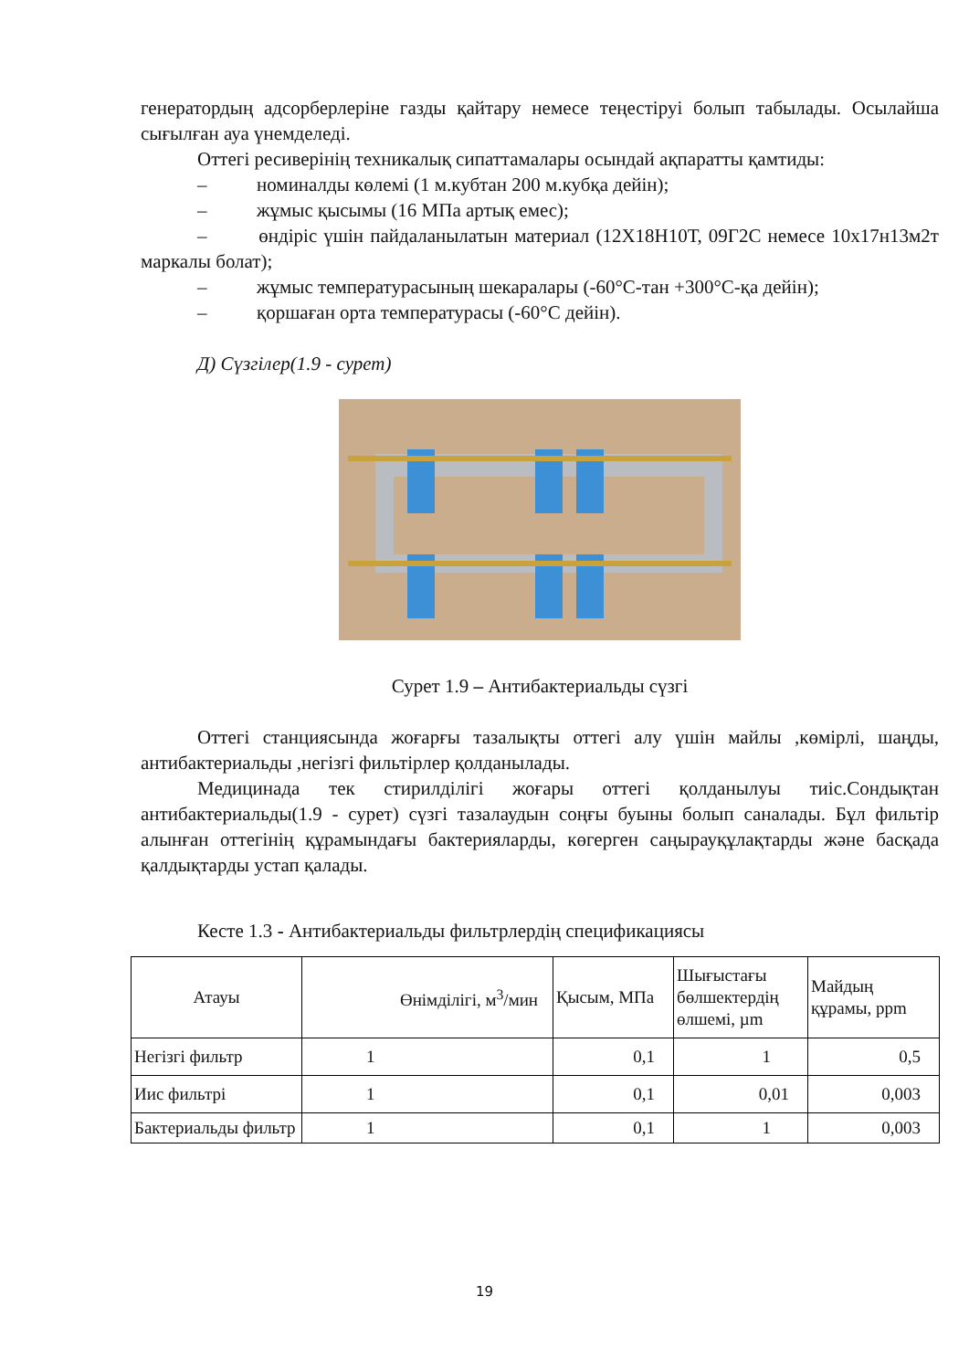генератордың адсорберлеріне газды қайтару немесе теңестіруі болып табылады. Осылайша сығылған ауа үнемделеді.
Оттегі ресиверінің техникалық сипаттамалары осындай ақпаратты қамтиды:
– номиналды көлемі (1 м.кубтан 200 м.кубқа дейін);
– жұмыс қысымы (16 МПа артық емес);
– өндіріс үшін пайдаланылатын материал (12Х18Н10Т, 09Г2С немесе 10х17н13м2т маркалы болат);
– жұмыс температурасының шекаралары (-60°С-тан +300°С-қа дейін);
– қоршаған орта температурасы (-60°С дейін).
Д) Сүзгілер(1.9 - сурет)
Сурет 1.9 – Антибактериальды сүзгі
Оттегі станциясында жоғарғы тазалықты оттегі алу үшін майлы ,көмірлі, шаңды, антибактериальды ,негізгі фильтірлер қолданылады.
Медицинада тек стирилділігі жоғары оттегі қолданылуы тиіс.Сондықтан антибактериальды(1.9 - сурет) сүзгі тазалаудын соңғы буыны болып саналады. Бұл фильтір алынған оттегінің құрамындағы бактерияларды, көгерген саңырауқұлақтарды және басқада қалдықтарды устап қалады.
Кесте 1.3 - Антибактериальды фильтрлердің спецификациясы
| Атауы | Өнімділігі, м<sup>3</sup>/мин | Қысым, МПа | Шығыстағы бөлшектердің өлшемі, µm | Майдың құрамы, ppm |
| --- | --- | --- | --- | --- |
| Негізгі фильтр | 1 | 0,1 | 1 | 0,5 |
| Иис фильтрі | 1 | 0,1 | 0,01 | 0,003 |
| Бактериальды фильтр | 1 | 0,1 | 1 | 0,003 |
19